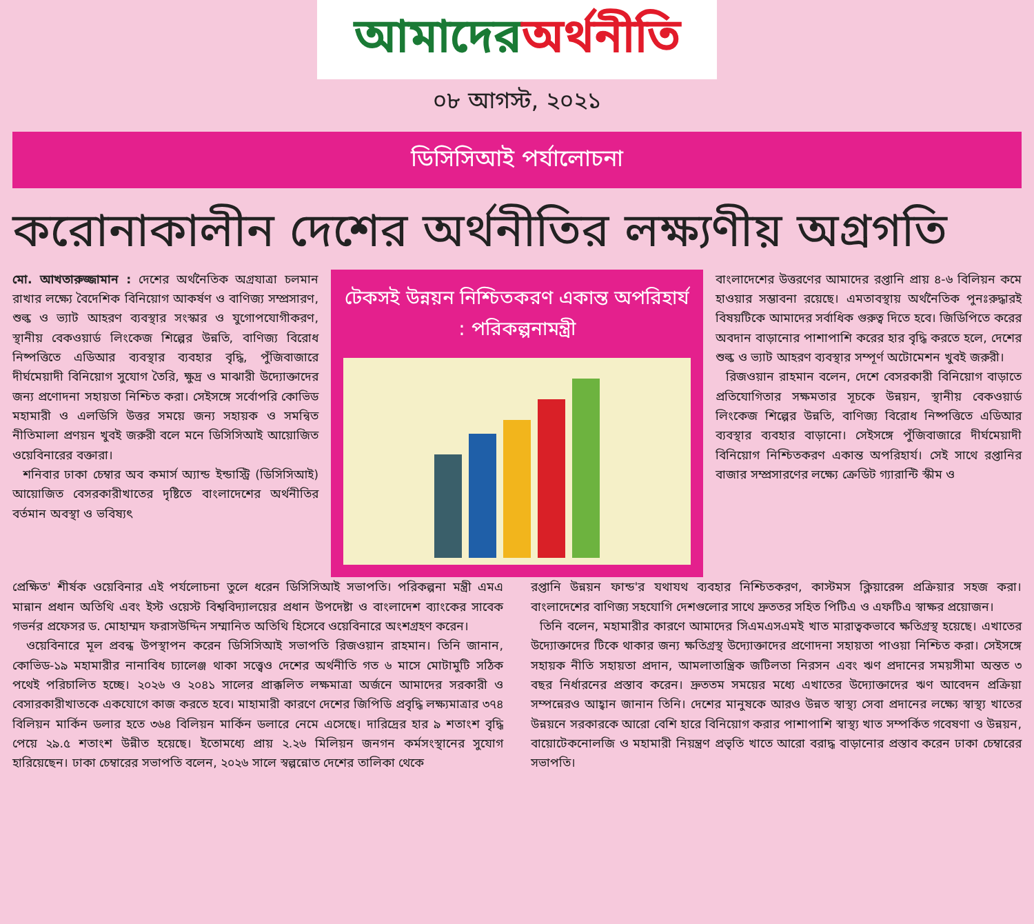আমাদের অর্থনীতি
০৮ আগস্ট, ২০২১
ডিসিসিআই পর্যালোচনা
করোনাকালীন দেশের অর্থনীতির লক্ষ্যণীয় অগ্রগতি
মো. আখতারুজ্জামান : দেশের অর্থনৈতিক অগ্রযাত্রা চলমান রাখার লক্ষ্যে বৈদেশিক বিনিয়োগ আকর্ষণ ও বাণিজ্য সম্প্রসারণ, শুল্ক ও ভ্যাট আহরণ ব্যবস্থার সংস্কার ও যুগোপযোগীকরণ, স্থানীয় বেকওয়ার্ড লিংকেজ শিল্পের উন্নতি, বাণিজ্য বিরোধ নিষ্পত্তিতে এডিআর ব্যবস্থার ব্যবহার বৃদ্ধি, পুঁজিবাজারে দীর্ঘমেয়াদী বিনিয়োগ সুযোগ তৈরি, ক্ষুদ্র ও মাঝারী উদ্যোক্তাদের জন্য প্রণোদনা সহায়তা নিশ্চিত করা। সেইসঙ্গে সর্বোপরি কোভিড মহামারী ও এলডিসি উত্তর সময়ে জন্য সহায়ক ও সমন্বিত নীতিমালা প্রণয়ন খুবই জরুরী বলে মনে ডিসিসিআই আয়োজিত ওয়েবিনারের বক্তারা।
শনিবার ঢাকা চেম্বার অব কমার্স অ্যান্ড ইন্ডাস্ট্রি (ডিসিসিআই) আয়োজিত বেসরকারীখাতের দৃষ্টিতে বাংলাদেশের অর্থনীতির বর্তমান অবস্থা ও ভবিষ্যৎ
টেকসই উন্নয়ন নিশ্চিতকরণ একান্ত অপরিহার্য : পরিকল্পনামন্ত্রী
বাংলাদেশের উত্তরণের আমাদের রপ্তানি প্রায় ৪-৬ বিলিয়ন কমে হাওয়ার সম্ভাবনা রয়েছে। এমতাবস্থায় অর্থনৈতিক পুনঃরুদ্ধারই বিষয়টিকে আমাদের সর্বাধিক গুরুত্ব দিতে হবে। জিডিপিতে করের অবদান বাড়ানোর পাশাপাশি করের হার বৃদ্ধি করতে হলে, দেশের শুল্ক ও ভ্যাট আহরণ ব্যবস্থার সম্পূর্ণ অটোমেশন খুবই জরুরী।
রিজওয়ান রাহমান বলেন, দেশে বেসরকারী বিনিয়োগ বাড়াতে প্রতিযোগিতার সক্ষমতার সূচকে উন্নয়ন, স্থানীয় বেকওয়ার্ড লিংকেজ শিল্পের উন্নতি, বাণিজ্য বিরোধ নিষ্পত্তিতে এডিআর ব্যবস্থার ব্যবহার বাড়ানো। সেইসঙ্গে পুঁজিবাজারে দীর্ঘমেয়াদী বিনিয়োগ নিশ্চিতকরণ একান্ত অপরিহার্য। সেই সাথে রপ্তানির বাজার সম্প্রসারণের লক্ষ্যে ক্রেডিট গ্যারান্টি স্কীম ও
প্রেক্ষিত' শীর্ষক ওয়েবিনার এই পর্যলোচনা তুলে ধরেন ডিসিসিআই সভাপতি। পরিকল্পনা মন্ত্রী এমএ মান্নান প্রধান অতিথি এবং ইস্ট ওয়েস্ট বিশ্ববিদ্যালয়ের প্রধান উপদেষ্টা ও বাংলাদেশ ব্যাংকের সাবেক গভর্নর প্রফেসর ড. মোহাম্মদ ফরাসউদ্দিন সম্মানিত অতিথি হিসেবে ওয়েবিনারে অংশগ্রহণ করেন।
ওয়েবিনারে মূল প্রবন্ধ উপস্থাপন করেন ডিসিসিআই সভাপতি রিজওয়ান রাহমান। তিনি জানান, কোভিড-১৯ মহামারীর নানাবিধ চ্যালেঞ্জ থাকা সত্ত্বেও দেশের অর্থনীতি গত ৬ মাসে মোটামুটি সঠিক পথেই পরিচালিত হচ্ছে। ২০২৬ ও ২০৪১ সালের প্রাক্কলিত লক্ষমাত্রা অর্জনে আমাদের সরকারী ও বেসারকারীখাতকে একযোগে কাজ করতে হবে। মাহামারী কারণে দেশের জিপিডি প্রবৃদ্ধি লক্ষ্যমাত্রার ৩৭৪ বিলিয়ন মার্কিন ডলার হতে ৩৬৪ বিলিয়ন মার্কিন ডলারে নেমে এসেছে। দারিদ্রের হার ৯ শতাংশ বৃদ্ধি পেয়ে ২৯.৫ শতাংশ উন্নীত হয়েছে। ইতোমধ্যে প্রায় ২.২৬ মিলিয়ন জনগন কর্মসংস্থানের সুযোগ হারিয়েছেন। ঢাকা চেম্বারের সভাপতি বলেন, ২০২৬ সালে স্বল্পন্নোত দেশের তালিকা থেকে
রপ্তানি উন্নয়ন ফান্ড'র যথাযথ ব্যবহার নিশ্চিতকরণ, কাস্টমস ক্লিয়ারেন্স প্রক্রিয়ার সহজ করা। বাংলাদেশের বাণিজ্য সহযোগি দেশগুলোর সাথে দ্রুততর সহিত পিটিএ ও এফটিএ স্বাক্ষর প্রয়োজন।
তিনি বলেন, মহামারীর কারণে আমাদের সিএমএসএমই খাত মারাত্বকভাবে ক্ষতিগ্রস্থ হয়েছে। এখাতের উদ্যোক্তাদের টিকে থাকার জন্য ক্ষতিগ্রস্থ উদ্যোক্তাদের প্রণোদনা সহায়তা পাওয়া নিশ্চিত করা। সেইসঙ্গে সহায়ক নীতি সহায়তা প্রদান, আমলাতান্ত্রিক জটিলতা নিরসন এবং ঋণ প্রদানের সময়সীমা অন্তত ৩ বছর নির্ধারনের প্রস্তাব করেন। দ্রুততম সময়ের মধ্যে এখাতের উদ্যোক্তাদের ঋণ আবেদন প্রক্রিয়া সম্পন্নেরও আহ্বান জানান তিনি। দেশের মানুষকে আরও উন্নত স্বাস্থ্য সেবা প্রদানের লক্ষ্যে স্বাস্থ্য খাতের উন্নয়নে সরকারকে আরো বেশি হারে বিনিয়োগ করার পাশাপাশি স্বাস্থ্য খাত সম্পর্কিত গবেষণা ও উন্নয়ন, বায়োটেকনোলজি ও মহামারী নিয়ন্ত্রণ প্রভৃতি খাতে আরো বরাদ্ধ বাড়ানোর প্রস্তাব করেন ঢাকা চেম্বারের সভাপতি।